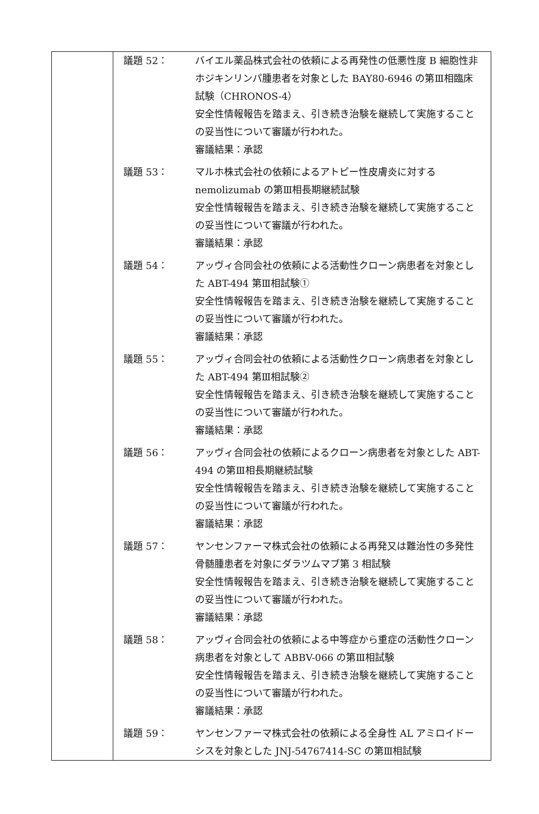| | 議題 52： バイエル薬品株式会社の依頼による再発性の低悪性度 B 細胞性非ホジキンリンパ腫患者を対象とした BAY80-6946 の第Ⅲ相臨床試験（CHRONOS-4） 安全性情報報告を踏まえ、引き続き治験を継続して実施することの妥当性について審議が行われた。 審議結果：承認 議題 53： マルホ株式会社の依頼によるアトピー性皮膚炎に対する nemolizumab の第Ⅲ相長期継続試験 安全性情報報告を踏まえ、引き続き治験を継続して実施することの妥当性について審議が行われた。 審議結果：承認 議題 54： アッヴィ合同会社の依頼による活動性クローン病患者を対象とした ABT-494 第Ⅲ相試験① 安全性情報報告を踏まえ、引き続き治験を継続して実施することの妥当性について審議が行われた。 審議結果：承認 議題 55： アッヴィ合同会社の依頼による活動性クローン病患者を対象とした ABT-494 第Ⅲ相試験② 安全性情報報告を踏まえ、引き続き治験を継続して実施することの妥当性について審議が行われた。 審議結果：承認 議題 56： アッヴィ合同会社の依頼によるクローン病患者を対象とした ABT-494 の第Ⅲ相長期継続試験 安全性情報報告を踏まえ、引き続き治験を継続して実施することの妥当性について審議が行われた。 審議結果：承認 議題 57： ヤンセンファーマ株式会社の依頼による再発又は難治性の多発性骨髄腫患者を対象にダラツムマブ第 3 相試験 安全性情報報告を踏まえ、引き続き治験を継続して実施することの妥当性について審議が行われた。 審議結果：承認 議題 58： アッヴィ合同会社の依頼による中等症から重症の活動性クローン病患者を対象として ABBV-066 の第Ⅲ相試験 安全性情報報告を踏まえ、引き続き治験を継続して実施することの妥当性について審議が行われた。 審議結果：承認 議題 59： ヤンセンファーマ株式会社の依頼による全身性 AL アミロイドーシスを対象とした JNJ-54767414-SC の第Ⅲ相試験 |